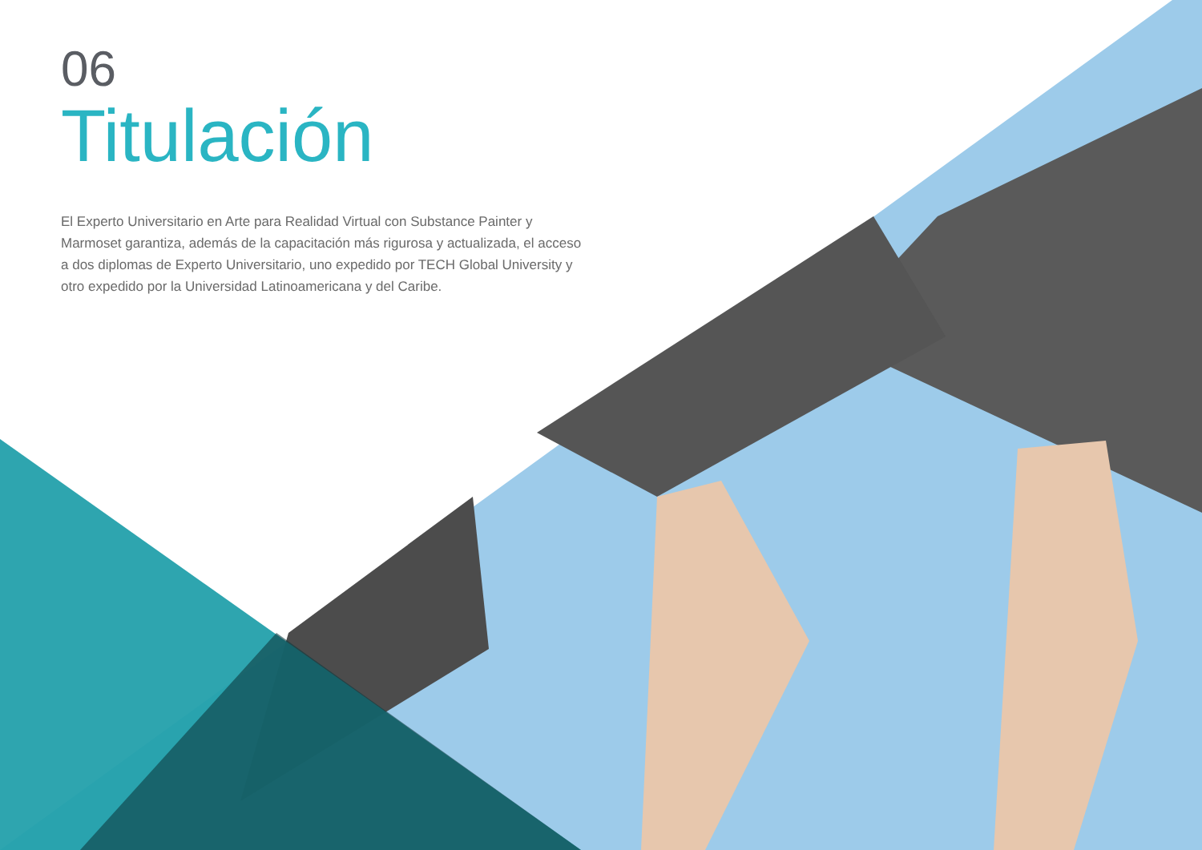06
Titulación
El Experto Universitario en Arte para Realidad Virtual con Substance Painter y Marmoset garantiza, además de la capacitación más rigurosa y actualizada, el acceso a dos diplomas de Experto Universitario, uno expedido por TECH Global University y otro expedido por la Universidad Latinoamericana y del Caribe.